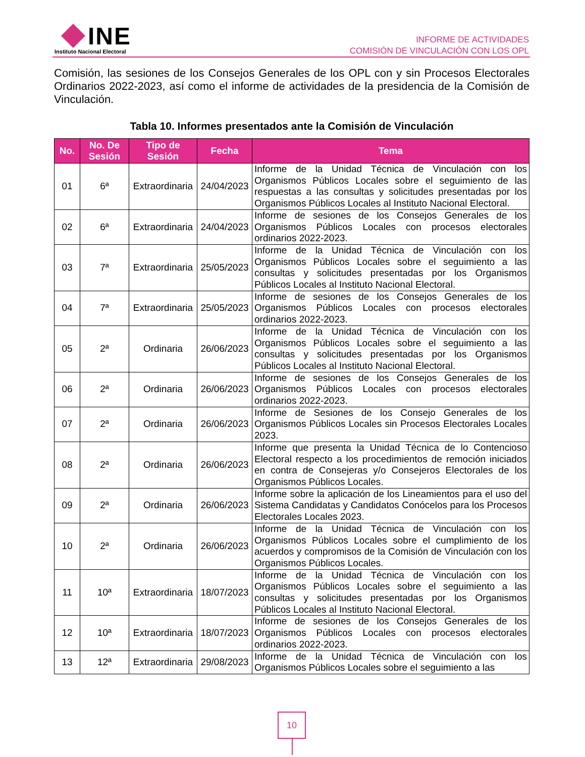INE
Instituto Nacional Electoral
INFORME DE ACTIVIDADES
COMISIÓN DE VINCULACIÓN CON LOS OPL
Comisión, las sesiones de los Consejos Generales de los OPL con y sin Procesos Electorales Ordinarios 2022-2023, así como el informe de actividades de la presidencia de la Comisión de Vinculación.
Tabla 10. Informes presentados ante la Comisión de Vinculación
| No. | No. De Sesión | Tipo de Sesión | Fecha | Tema |
| --- | --- | --- | --- | --- |
| 01 | 6ª | Extraordinaria | 24/04/2023 | Informe de la Unidad Técnica de Vinculación con los Organismos Públicos Locales sobre el seguimiento de las respuestas a las consultas y solicitudes presentadas por los Organismos Públicos Locales al Instituto Nacional Electoral. |
| 02 | 6ª | Extraordinaria | 24/04/2023 | Informe de sesiones de los Consejos Generales de los Organismos Públicos Locales con procesos electorales ordinarios 2022-2023. |
| 03 | 7ª | Extraordinaria | 25/05/2023 | Informe de la Unidad Técnica de Vinculación con los Organismos Públicos Locales sobre el seguimiento a las consultas y solicitudes presentadas por los Organismos Públicos Locales al Instituto Nacional Electoral. |
| 04 | 7ª | Extraordinaria | 25/05/2023 | Informe de sesiones de los Consejos Generales de los Organismos Públicos Locales con procesos electorales ordinarios 2022-2023. |
| 05 | 2ª | Ordinaria | 26/06/2023 | Informe de la Unidad Técnica de Vinculación con los Organismos Públicos Locales sobre el seguimiento a las consultas y solicitudes presentadas por los Organismos Públicos Locales al Instituto Nacional Electoral. |
| 06 | 2ª | Ordinaria | 26/06/2023 | Informe de sesiones de los Consejos Generales de los Organismos Públicos Locales con procesos electorales ordinarios 2022-2023. |
| 07 | 2ª | Ordinaria | 26/06/2023 | Informe de Sesiones de los Consejo Generales de los Organismos Públicos Locales sin Procesos Electorales Locales 2023. |
| 08 | 2ª | Ordinaria | 26/06/2023 | Informe que presenta la Unidad Técnica de lo Contencioso Electoral respecto a los procedimientos de remoción iniciados en contra de Consejeras y/o Consejeros Electorales de los Organismos Públicos Locales. |
| 09 | 2ª | Ordinaria | 26/06/2023 | Informe sobre la aplicación de los Lineamientos para el uso del Sistema Candidatas y Candidatos Conócelos para los Procesos Electorales Locales 2023. |
| 10 | 2ª | Ordinaria | 26/06/2023 | Informe de la Unidad Técnica de Vinculación con los Organismos Públicos Locales sobre el cumplimiento de los acuerdos y compromisos de la Comisión de Vinculación con los Organismos Públicos Locales. |
| 11 | 10ª | Extraordinaria | 18/07/2023 | Informe de la Unidad Técnica de Vinculación con los Organismos Públicos Locales sobre el seguimiento a las consultas y solicitudes presentadas por los Organismos Públicos Locales al Instituto Nacional Electoral. |
| 12 | 10ª | Extraordinaria | 18/07/2023 | Informe de sesiones de los Consejos Generales de los Organismos Públicos Locales con procesos electorales ordinarios 2022-2023. |
| 13 | 12ª | Extraordinaria | 29/08/2023 | Informe de la Unidad Técnica de Vinculación con los Organismos Públicos Locales sobre el seguimiento a las |
10